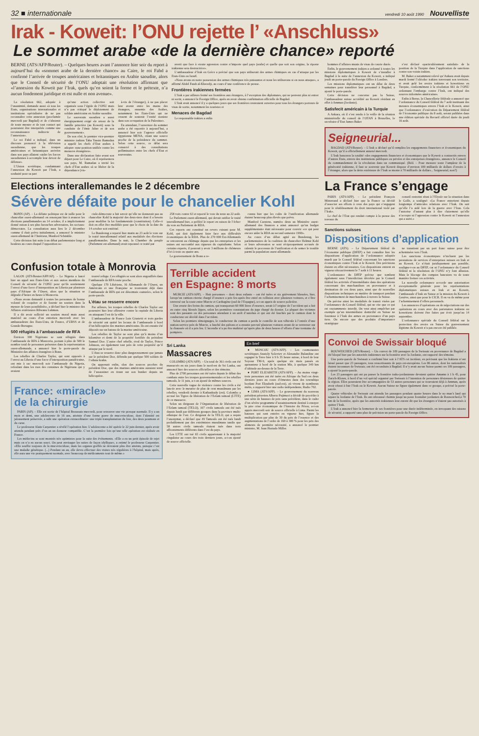32 ■ internationale vendredi 10 août 1990 Nouvelliste
Irak - Koweit: l’ONU rejette l’ «Anschluss»
Le sommet arabe «de la dernière chance» reporté
BERNE (ATS/AFP/Reuter). – Quelques heures avant l’annonce hier soir du report à aujourd’hui du «sommet arabe de la dernière chance» au Caire, le roi Fahd a confirmé l’arrivée de troupes américaines et britanniques en Arabie saoudite, alors que le Conseil de sécurité de l’ONU adoptait une résolution affirmant que «l’annexion du Koweit par l’Irak, quels qu’en soient la forme et le prétexte, n’a aucun fondement juridique et est nulle et non avenue».
La résolution 662, adoptée à l’unanimité, demande aussi «à tous les Etats, organisations internationales et institutions spécialisées de ne pas reconnaître cette annexion (proclamée mercredi par Bagdad) et de s’abstenir de toute mesure et de tout contact qui pourraient être interprétés comme une reconnaissance indirecte de l’annexion».
Le roi Fahd a indiqué, dans un discours prononcé à la télévision saoudienne, que les troupes américaines et britanniques arrivées dans son pays allaient «aider les forces saoudiennes à accomplir leur devoir de défense».
L’Union soviétique, condamnant l’annexion du Koweit par l’Irak, a souhaité pour sa part
qu’une action collective soit organisée sous l’égide de l’ONU mais n’a pas critiqué le déploiement de soldats américains en Arabie saoudite.
Le souverain saoudien a aussi énergiquement exigé «le retour de la famille princière (au Koweit) sous la conduite de l’émir Jaber et de son gouvernement».
De son côté, le premier vice-premier ministre irakien Taha Yassin Ramadan a appelé les chefs d’Etat arabes à adopter «une position unifiée contre les menaces étrangères».
Dans une déclaration faite avant son départ pour Le Caire, où il représentera son pays, M. Ramadan a invité les chefs d’Etat arabes «à se libérer de la dépendance (vis-
à-vis de l’étranger), à ne pas placer leur avenir entre les mains des étrangers, ennemis des Arabes, notamment les Etats-Unis qui ne cessent de soutenir l’entité sioniste dans son occupation de la Palestine».
En attendant, l’ouverture du sommet arabe a été reportée à aujourd’hui, a annoncé hier soir l’agence officielle égyptienne MENA, citant une source proche de la présidence du sommet. Selon cette source, ce délai sera consacré à des consultations préliminaires entre les chefs d’Etat et souverains.
averti que face à «toute agression contre n’importe quel pays (arabe) et quelle que soit son origine, la riposte irakienne sera destructrice».
L’ambassadeur d’Irak en Grèce a précisé que son pays utiliserait des armes chimiques en cas d’attaque par les Etats-Unis ou Israël.
«Nous avons en notre possession des armes chimiques très puissantes et nous les utiliserons si on nous attaque», a affirmé Abdel Fatah al-Kheredji, au cours d’une conférence de presse.
Frontières irakiennes fermées
L’Irak a par ailleurs fermé ses frontières aux étrangers, à l’exception des diplomates, qui ne peuvent plus ni entrer ni sortir, a annoncé le Foreign Office, après en avoir obtenu confirmation officielle de Bagdad.
L’Irak avait annoncé il y a quelques jours que ses frontières resteraient ouvertes pour tous les étrangers porteurs de visas de sortie, notamment les touristes et
Menaces de Bagdad
Le responsable irakien a enfin
Elections interallemandes le 2 décembre
Sévère défaite pour le chancelier Kohl
BONN (AP). – La défaite politique est de taille pour le chancelier ouest-allemand: en renonçant hier à avancer les élections panallemandes au 14 octobre, il a implicitement donné raison à ses plus farouches adversaires, les sociaux-démocrates. La consultation aura lieu le 2 décembre comme il était prévu initialement, a annoncé le ministre ouest-allemand de l’Intérieur, Manfred Schäuble.
Cette décision fait suite à un débat parlementaire long et houleux au cours duquel l’opposition so-
ciale-démocrate a fait savoir qu’elle ne donnerait pas au chancelier Kohl la majorité des deux-tiers dont il a besoin pour modifier la loi fondamentale (constitution). Celle-ci doit en effet être modifiée pour que le choix de la date du 14 octobre soit entériné.
Le Bundestag a reporté hier matin au 23 août le vote sur le traité interallemand relatif aux modalités des élections panallemandes. Dans la nuit, la Chambre du peuple (Parlement est-allemand) avait repoussé ce traité par
258 voix contre 63 et reporté le vote du texte au 22 août.
Le Parlement ouest-allemand, qui devait ratifier le traité interallemand hier, a préféré le report en raison de l’échec du vote au Parlement de RDA.
Ces reports ont constitué un revers cuisant pour M. Kohl, qui doit également faire face aux difficultés économiques de la RDA. Plus de 270 000 Est-Allemands se retrouvent au chômage depuis que les entreprises et les usines ont succombé aux rigueurs du capitalisme. Selon certains experts, il pourrait y avoir 3 millions de chômeurs d’ici à trois ou quatre ans.
Le gouvernement de Bonn a re-
connu hier que les coûts de l’unification allemande étaient beaucoup plus élevés que prévu.
Manfred Carstens, numéro deux au Ministère ouest-allemand des finances a ainsi annoncé qu’un budget supplémentaire était nécessaire pour couvrir «ce qui peut encore aider la RDA au second semestre 1990».
Au cours d’un débat agité au Bundestag, les parlementaires de la coalition du chancelier Helmut Kohl et leurs adversaires se sont réciproquement accusés de ralentir le processus de l’unification et de semer le trouble parmi la population ouest-allemande.
Confusion totale à Monrovia
LAGOS (ATS/Reuter/AFP/AP). – Le Nigeria a lancé hier un appel aux Etats-Unis et aux autres membres du Conseil de sécurité de l’ONU pour qu’ils soutiennent l’envoi d’une force d’interposition au Liberia par plusieurs pays d’Afrique de l’Ouest, alors que la situation se dégrade d’heure en heure à Monrovia.
«Nous avons demandé à toutes les personnes de bonne volonté de coopérer et de fournir un soutien dans la mesure de leurs possibilités», a déclaré hier le ministre des Affaires extérieures Rilwanu Lukman.
Il a dit avoir sollicité un soutien moral mais aussi matériel au cours d’un entretien mercredi avec les ambassadeurs des Etats-Unis, de France, d’URSS et de Grande-Bretagne.
500 réfugiés à l’ambassade de RFA
Environ 300 Nigérians se sont réfugiés dans l’ambassade de RFA à Monrovia, portant à plus de 500 le nombre total de personnes présentes dans la représentation ouest-allemande, a annoncé hier le porte-parole du Ministère des affaires étrangères à Bonn.
Les rebelles de Charles Taylor, qui sont opposés à l’envoi au Liberia d’une force d’interposition panafricaine, ont mis à sac mercredi soir l’ambassade du Nigeria, refoulant dans les rues des centaines de Nigérians qui y avaient
trouvé refuge. Ces réfugiés se sont alors engouffrés dans l’ambassade de RFA toute proche.
Quelque 170 Libériens, 16 Allemands de l’Ouest, un Américain et une Française se trouvaient déjà dans l’ambassade de RFA qui est désormais «saturée», selon le porte-parole.
L’étau se resserre encore
Par ailleurs, les troupes rebelles de Charles Taylor ont poursuivi hier leur offensive contre la capitale du Liberia en attaquant l’est de la ville.
L’ambassadeur de France Luis Giustetti et trois gardes de sécurité ont quitté les locaux de l’ambassade à bord d’un hélicoptère des marines américains. Ils ont ensuite été déposés sur un bateau de la marine américaine.
Les rebelles de Taylor ne sont plus qu’à moins d’un kilomètre et demi de la propriété fortifiée du président Samuel Doe. L’autre chef rebelle, rival de Taylor, Prince Johnson, est également tout près de cette propriété qu’il attaque par le nord.
L’étau se resserre donc plus dangereusement que jamais sur le président Doe, défendu par quelque 500 soldats de l’ethnie krahn.
On apprenait enfin, slon des sources proches du président Doe, que des marines américains auraient tenté de l’assassiner en tirant sur son bunker depuis un hélicoptère.
France: «miracle»
de la chirurgie
PARIS (AP). – Elle est sortie de l’hôpital Broussais mercredi, pour retrouver une vie presque normale. Il y a un mois et demi, une adolescente de 16 ans, atteinte d’une forme grave de mucoviscidose, dont l’identité est jalousement préservée, a subi une opération extraordinaire: une triple transplantation du foie, des deux poumons et du cœur.
Le professeur Alain Carpentier a révélé l’opération hier. L’adolescente a été opérée le 22 juin dernier, après avoir attendu pendant près d’un an un donneur compatible. C’est la première fois qu’une telle opération est réalisée en France.
Les médecins se sont montrés très optimistes pour la suite des événements. «Elle a eu un petit épisode de rejet mais on n’a eu aucun souci. On peut envisager les suites de façon idyllique», a estimé le professeur Carpentier. «Elle souffre toujours de la mucoviscidose, mais les organes greffés ne devraient plus être atteints, puisque c’est une maladie génétique. (...) Pendant un an, elle devra effectuer des visites très régulières à l’hôpital, mais après, elle aura une vie pratiquement normale, avec beaucoup de médicaments tout de même.»
Terrible accident
en Espagne: 8 morts
MURCIE (ATS/AFP). – Huit personnes – dont deux enfants – ont été tuées et six grièvement blessées, hier, lorsqu’un camion-citerne chargé d’essence a pris feu après être entré en collision avec plusieurs voitures, et s’être renversé sur la route entre Murcie et Carthagène (sud de l’Espagne), a-t-on appris de source policière.
Une avarie des freins du camion, qui transportait 60 000 litres d’essence, serait à l’origine de l’accident qui a fait en outre cinq blessés légers, selon les premières constatations du juge chargé du dossier. La plupart des victimes sont des passants ou des personnes attendant à un arrêt d’autobus et qui ont été fauchés par le camion dont le conducteur est décédé dans l’accident.
Selon les premiers témoignages, le conducteur du camion a perdu le contrôle de son véhicule à l’entrée d’une station-service près de Murcie, a fauché des piétons et a ensuite percuté plusieurs voitures avant de se renverser sur la chaussée où il a pris feu. L’incendie n’a pu être maîtrisé qu’après plus de deux heures d’efforts d’une trentaine de pompiers.
Sri Lanka
Massacres
COLOMBO (ATS/AFP). – Un total de 361 civils ont été massacrés en six jours dans le nord-est de Sri Lanka, ont annoncé hier des sources officielles et des témoins.
Plus de 2700 personnes ont été tuées depuis le début des combats entre les troupes gouvernementales et les rebelles tamouls, le 11 juin, a-t-on ajouté de mêmes sources.
Cette nouvelle vague de violence contre les civils a été lancée avec le meurtre de plus de cent musulmans par les rebelles, vendredi dernier à Kathankudy (est). Colombo a accusé les Tigres de libération de l’Eelam tamoul (LTTE) de ce massacre.
Selon un dirigeant de l’Organisation de libération de l’Eelam tamoul (TELO), 107 civils tamouls ont été tués depuis lundi par différents groupes dans la province multi-ethnique de l’est. Ce dirigeant de la TELO, qui a requis l’anonymat, a déclaré que 49 Tamouls ont été tués lundi probablement par des extrémistes musulmans tandis que 58 autres civils tamouls étaient tués dans trois affrontements différents dans l’est du pays.
Les LTTE ont tué 65 civils appartenant à la majorité cingalaise au cours des trois derniers jours, a-t-on ajouté de source officielle.
En bref
● MOSCOU (ATS/AFP). – Les cosmonautes soviétiques Anatoly Soloviev et Alexandre Balandine ont regagné la Terre hier à 9 h 35 heure suisse, à bord de leur Soyouz TM-9, après quelque six mois passés en apesanteur à bord de la station Mir, à quelque 340 km d’altitude au-dessus de la Terre.
● PORT ELIZABETH (ATS/AFP). – Au moins vingt-trois personnes ont été tuées en Afrique du Sud ces deux derniers jours au cours d’émeutes dans des townships bordant Port Elizabeth (sud-est), où vivent de nombreux métis, a rapporté hier une radio indépendante, Radio 702.
● LIMA (ATS/AFP). – Le gouvernement du nouveau président péruvien Alberto Fujimori a décidé de procéder à une série de hausses de prix sans précédent, dans le cadre d’un sévère programme d’assainissement destiné à enrayer la pire crise économique de l’histoire du Pérou, a-t-on appris mercredi soir de source officielle à Lima. Parmi les hausses qui sont entrées en vigueur hier, figure la multiplication par plus de 30 du prix de l’essence et des augmentations de l’ordre de 160 à 300 % pour les prix des aliments de première nécessité, a annoncé le premier ministre, M. Juan Hurtado Miller.
hommes d’affaires munis de visas de courte durée.
Enfin, le gouvernement irakien a ordonné à toutes les missions diplomatiques à Koweit de s’installer à Bagdad à la suite de l’annexion du Koweit, a indiqué jeudi un porte-parole du Foreign Office à Londres.
Les missions diplomatiques ont un délai de deux semaines pour transférer leur personnel à Bagdad, a ajouté le porte-parole.
Cette décision ne concerne pas la Suisse, l’ambassadeur suisse accrédité au Koweit résidant en effet à Amman (Jordanie).
Satisfecit américain à la Turquie
A Ankara, où il s’est rendu à la veille de la réunion ministérielle du conseil de l’OTAN à Bruxelles, le secrétaire d’Etat James Baker
s’est déclaré «particulièrement satisfait» de la position de la Turquie dans l’application de sanctions contre son voisin irakien.
M. Baker a notamment relevé qu’Ankara avait depuis mardi fermé l’oléoduc irakien traversant son territoire, et avait gelé les avoirs irakiens et koweitiens en Turquie, conformément à la résolution 661 de l’ONU ordonnant l’embargo contre l’Irak, ont indiqué des sources informées américaines.
Enfin à Berne, la Chancellerie fédérale a annoncé que l’ordonnance du Conseil fédéral du 7 août instituant des mesures économiques envers l’Irak et le Koweit, ainsi que l’ordonnance d’exécution du Département fédéral de l’économie publique du 8 août, seront publiées dans une édition spéciale du Recueil officiel datée du jeudi 16 août.
Seigneurial...
BAGDAD (ATS/Reuter). – L’Irak a déclaré qu’il remplira les engagements financiers et économiques du Koweit, qu’il a officiellement annexé mercredi.
L’Irak honorera la totalité «des engagements financiers et économiques que le Koweit a contractés envers d’autres Etats, envers des institutions publiques ou privées et des entreprises étrangères», annonce le Conseil du commandement de la révolution dans un communiqué. (Réd. – Pour mesurer toute l’ampleur de la générosité irakienne, il faut se souvenir que Koweit dispose d’environ 100 milliards de dollars d’avoirs à l’étranger, alors que la dette extérieure de l’Irak se monte à 70 milliards de dollars... Seigneurial, non?)
La France s’engage
PARIS (ATS/AFP). – Le président François Mitterrand a déclaré hier que la France «a décidé d’associer ses efforts à ceux des pays qui s’engagent pour le rétablissement du droit international violé par l’Irak».
Le chef de l’Etat qui rendait compte à la presse des travaux du
conseil restreint réuni à l’Elysée sur la situation dans le Golfe, a souligné: «La France entretient depuis longtemps d’amicales relations avec l’Irak. On sait qu’elle l’a aidé lors de la guerre avec l’Iran. Cela l’autorise d’autant plus à dire clairement qu’elle n’accepte ni l’agression contre le Koweit ni l’annexion qui a suivi.»
Sanctions suisses
Dispositions d’application
BERNE (ATS). – Le Département fédéral de l’économie publique (DFEP) a fait connaître hier les dispositions d’application de l’ordonnance adoptée mardi par le Conseil fédéral concernant les sanctions économiques contre l’Irak et le Koweit. Des précisions étaient en effet nécessaires. Ces dispositions entrent en vigueur rétroactivement le 7 août à 11 heures.
L’ordonnance du DFEP précise que tombent également sous l’interdiction décrétée par le Conseil fédéral les activités d’intermédiaire dans des opérations concernant des marchandises en provenance et à destination de ces deux pays, ainsi que de nouvelles dispositions techniques en matière de transport pendant l’acheminement de marchandises à travers la Suisse.
On précise ainsi les modalités de transit visées par l’ordonnance du Conseil fédéral, qui ne cite que ce qui est «notamment» interdit. On veut ainsi empêcher par exemple qu’un intermédiaire domicilié en Suisse ne fournisse à l’Irak des armes en provenance d’un pays tiers. Ou encore que des produits d’importance stratégique
ne transitent par un port franc suisse pour être acheminées vers l’Irak.
Les sanctions économiques n’incluent pas les prestations de services d’entreprises suisses en Irak et au Koweit. Ce n’était juridiquement pas possible, souligne-t-on au DFEP, car ni l’ordonnance du Conseil fédéral ni la résolution de l’ONU n’y font allusion. Mais le blocage des comptes bancaires va de toute manière freiner ces activités.
La nouvelle ordonnance accorde une autorisation exceptionnelle générale pour les représentations diplomatiques suisses en Irak et au Koweit, l’ambassade d’Irak en Suisse et la mission du Koweit à Genève, ainsi que pour le CICR. Il en va de même pour l’acheminement d’effets personnels.
Les annonces d’opérations ou de négociations sur des opérations en cours avec des partenaires irakiens ou koweitiens doivent être faites par écrit jusqu’au 14 septembre.
L’ordonnance spéciale du Conseil fédéral sur la protection des avoirs en Suisse du gouvernement légitime du Koweit n’a pas encore été publiée.
Convoi de Swissair bloqué
ROUWEICHED (ATS/Reuter). – Un convoi de 109 passagers de la Swissair en provenance de Bagdad a été bloqué hier par les autorités irakiennes sur la frontière avec la Jordanie, ont rapporté des témoins.
Une porte-parole de Swissair a confirmé hier soir à l’ATS cet incident, en précisant que les Irakiens n’ont laissé passer que 23 passagers, tous ressortissants de pays est-européens. Les 86 autres, dont les nationalités étaient inconnues de Swissair, ont été reconduits à Bagdad. Il n’y avait aucun Suisse parmi ces 109 passagers, a ajouté la porte-parole.
Les 23 passagers qui ont pu passer la frontière irako-jordanienne devaient quitter Amamn à 1 h 45, pour Zurich-Kloten, à bord d’un vol spécial organisé par Swissair à l’intention de personnes désireuses de quitter la région. Elles pourraient être accompagnées de 53 autres personnes qui se trouvaient déjà à Amman, après avoir réussi à fuir l’Irak ou le Koweit. Aucun Suisse ne figure également dans ce groupe, a précisé la porte-parole.
Quatre véhicules de Swissair ont attendu les passagers pendant quatre heures dans le no man’s land qui separe la Jordanie de l’Irak. Ils ont rebroussé chemin jusqu’au poste frontalier jordanien de Rouweiched,à 70 km de la frontière, après que les autorités irakiennes leur eurent dit que les étrangers n’étaient pas autorisés à quitter l’Irak.
L’Irak a annoncé hier la fermeture de ses frontières pour une durée indéterminée, en invoquant des raisons de sécurité, a rapporté sans plus de précision un porte-parole du Foreign Office.